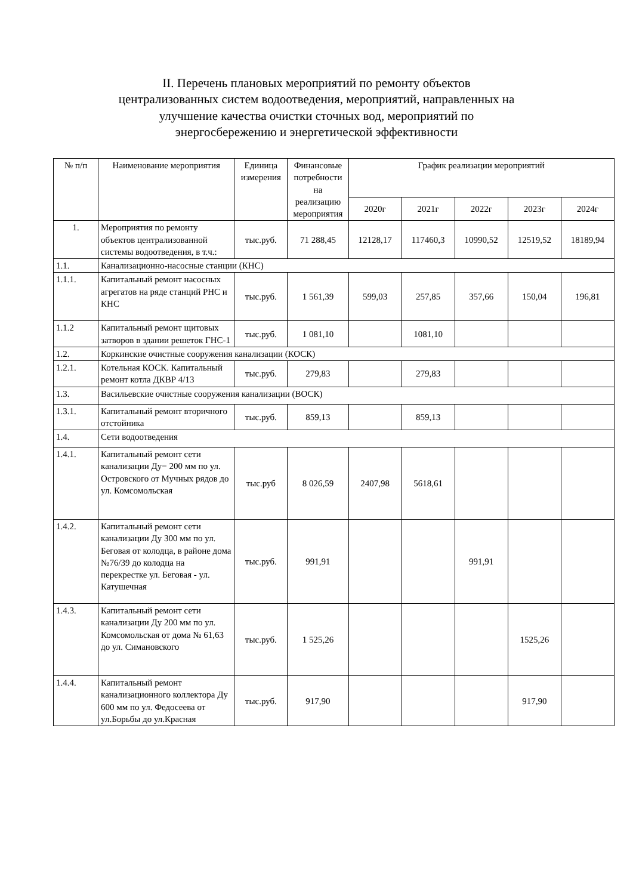II. Перечень плановых мероприятий по ремонту объектов
централизованных систем водоотведения, мероприятий, направленных на
улучшение качества очистки сточных вод, мероприятий по
энергосбережению и энергетической эффективности
| № п/п | Наименование мероприятия | Единица измерения | Финансовые потребности на реализацию мероприятия | График реализации мероприятий | | | | |
| --- | --- | --- | --- | --- | --- | --- | --- | --- |
| | | | | 2020г | 2021г | 2022г | 2023г | 2024г |
| 1. | Мероприятия по ремонту объектов централизованной системы водоотведения, в т.ч.: | тыс.руб. | 71 288,45 | 12128,17 | 117460,3 | 10990,52 | 12519,52 | 18189,94 |
| 1.1. | Канализационно-насосные станции (КНС) | | | | | | | |
| 1.1.1. | Капитальный ремонт насосных агрегатов на ряде станций РНС и КНС | тыс.руб. | 1 561,39 | 599,03 | 257,85 | 357,66 | 150,04 | 196,81 |
| 1.1.2 | Капитальный ремонт щитовых затворов в здании решеток ГНС-1 | тыс.руб. | 1 081,10 | | 1081,10 | | | |
| 1.2. | Коркинские очистные сооружения канализации (КОСК) | | | | | | | |
| 1.2.1. | Котельная КОСК. Капитальный ремонт котла ДКВР 4/13 | тыс.руб. | 279,83 | | 279,83 | | | |
| 1.3. | Васильевские очистные сооружения канализации (ВОСК) | | | | | | | |
| 1.3.1. | Капитальный ремонт вторичного отстойника | тыс.руб. | 859,13 | | 859,13 | | | |
| 1.4. | Сети водоотведения | | | | | | | |
| 1.4.1. | Капитальный ремонт сети канализации Ду= 200 мм по ул. Островского от Мучных рядов до ул. Комсомольская | тыс.руб | 8 026,59 | 2407,98 | 5618,61 | | | |
| 1.4.2. | Капитальный ремонт сети канализации Ду 300 мм по ул. Беговая от колодца, в районе дома №76/39 до колодца на перекрестке ул. Беговая - ул. Катушечная | тыс.руб. | 991,91 | | | 991,91 | | |
| 1.4.3. | Капитальный ремонт сети канализации Ду 200 мм по ул. Комсомольская от дома № 61,63 до ул. Симановского | тыс.руб. | 1 525,26 | | | | 1525,26 | |
| 1.4.4. | Капитальный ремонт канализационного коллектора Ду 600 мм по ул. Федосеева от ул.Борьбы до ул.Красная | тыс.руб. | 917,90 | | | | 917,90 | |